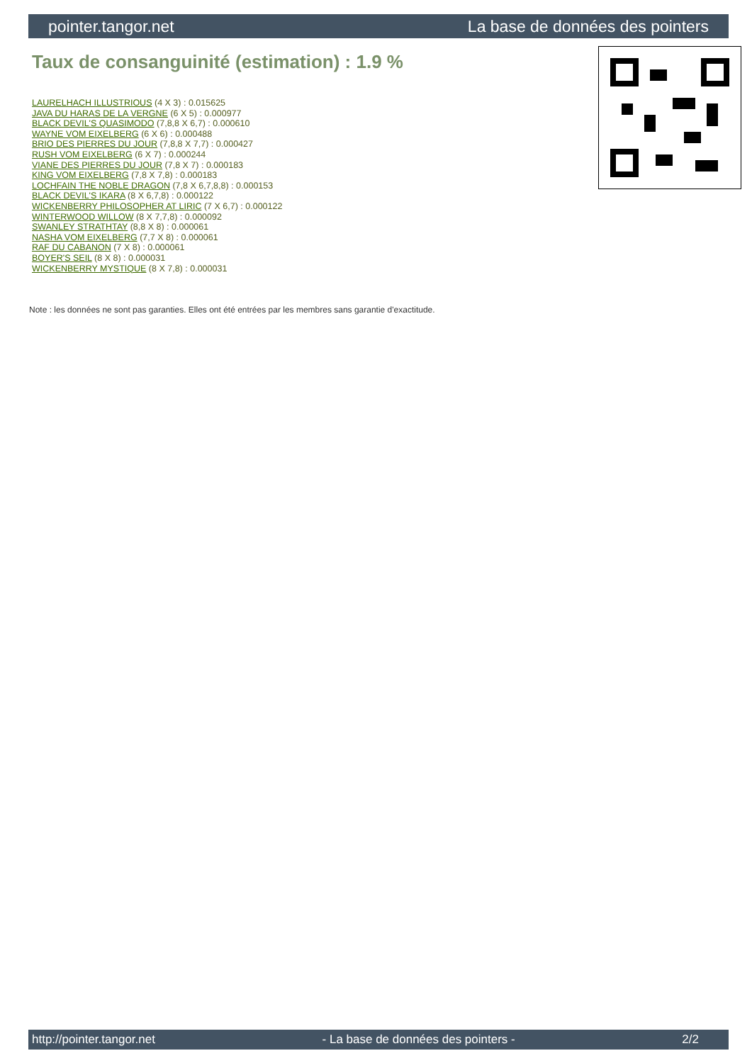pointer.tangor.net La base de données des pointers
Taux de consanguinité (estimation) : 1.9 %
LAURELHACH ILLUSTRIOUS (4 X 3) : 0.015625
JAVA DU HARAS DE LA VERGNE (6 X 5) : 0.000977
BLACK DEVIL'S QUASIMODO (7,8,8 X 6,7) : 0.000610
WAYNE VOM EIXELBERG (6 X 6) : 0.000488
BRIO DES PIERRES DU JOUR (7,8,8 X 7,7) : 0.000427
RUSH VOM EIXELBERG (6 X 7) : 0.000244
VIANE DES PIERRES DU JOUR (7,8 X 7) : 0.000183
KING VOM EIXELBERG (7,8 X 7,8) : 0.000183
LOCHFAIN THE NOBLE DRAGON (7,8 X 6,7,8,8) : 0.000153
BLACK DEVIL'S IKARA (8 X 6,7,8) : 0.000122
WICKENBERRY PHILOSOPHER AT LIRIC (7 X 6,7) : 0.000122
WINTERWOOD WILLOW (8 X 7,7,8) : 0.000092
SWANLEY STRATHTAY (8,8 X 8) : 0.000061
NASHA VOM EIXELBERG (7,7 X 8) : 0.000061
RAF DU CABANON (7 X 8) : 0.000061
BOYER'S SEIL (8 X 8) : 0.000031
WICKENBERRY MYSTIQUE (8 X 7,8) : 0.000031
Note : les données ne sont pas garanties. Elles ont été entrées par les membres sans garantie d'exactitude.
http://pointer.tangor.net - La base de données des pointers - 2/2